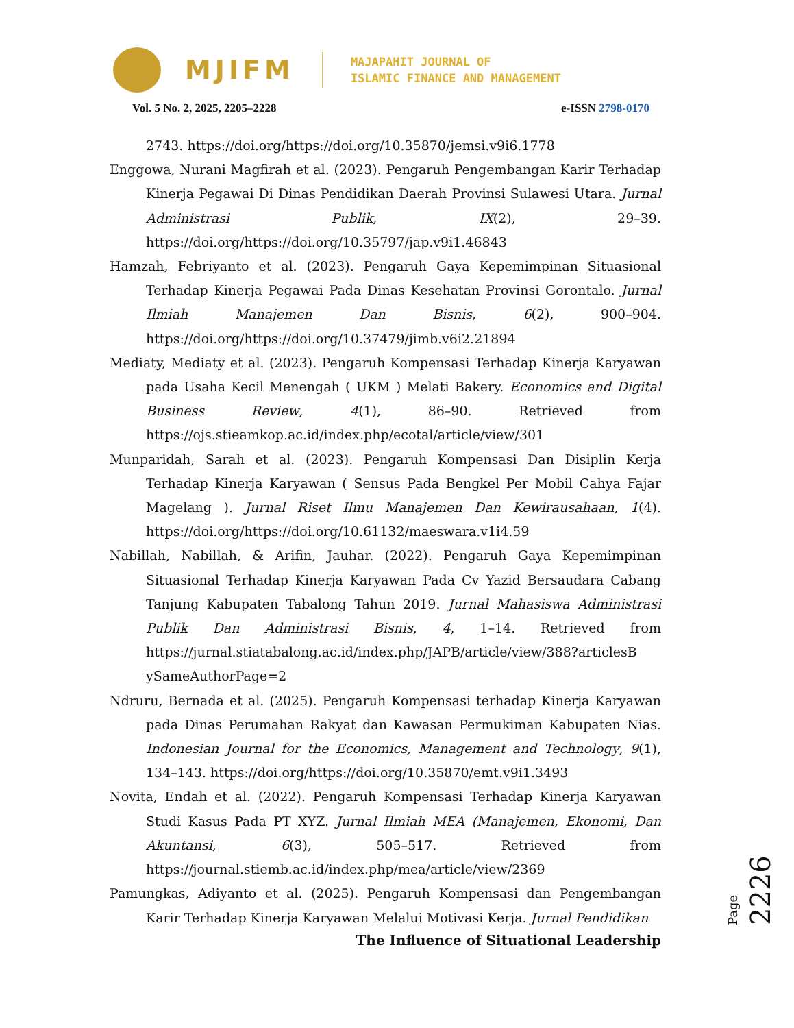MJIFM
MAJAPAHIT JOURNAL OF
ISLAMIC FINANCE AND MANAGEMENT
Vol. 5 No. 2, 2025, 2205–2228 e-ISSN 2798-0170
2743. https://doi.org/https://doi.org/10.35870/jemsi.v9i6.1778
Enggowa, Nurani Magfirah et al. (2023). Pengaruh Pengembangan Karir Terhadap Kinerja Pegawai Di Dinas Pendidikan Daerah Provinsi Sulawesi Utara. Jurnal Administrasi Publik, IX(2), 29–39. https://doi.org/https://doi.org/10.35797/jap.v9i1.46843
Hamzah, Febriyanto et al. (2023). Pengaruh Gaya Kepemimpinan Situasional Terhadap Kinerja Pegawai Pada Dinas Kesehatan Provinsi Gorontalo. Jurnal Ilmiah Manajemen Dan Bisnis, 6(2), 900–904. https://doi.org/https://doi.org/10.37479/jimb.v6i2.21894
Mediaty, Mediaty et al. (2023). Pengaruh Kompensasi Terhadap Kinerja Karyawan pada Usaha Kecil Menengah ( UKM ) Melati Bakery. Economics and Digital Business Review, 4(1), 86–90. Retrieved from https://ojs.stieamkop.ac.id/index.php/ecotal/article/view/301
Munparidah, Sarah et al. (2023). Pengaruh Kompensasi Dan Disiplin Kerja Terhadap Kinerja Karyawan ( Sensus Pada Bengkel Per Mobil Cahya Fajar Magelang ). Jurnal Riset Ilmu Manajemen Dan Kewirausahaan, 1(4). https://doi.org/https://doi.org/10.61132/maeswara.v1i4.59
Nabillah, Nabillah, & Arifin, Jauhar. (2022). Pengaruh Gaya Kepemimpinan Situasional Terhadap Kinerja Karyawan Pada Cv Yazid Bersaudara Cabang Tanjung Kabupaten Tabalong Tahun 2019. Jurnal Mahasiswa Administrasi Publik Dan Administrasi Bisnis, 4, 1–14. Retrieved from https://jurnal.stiatabalong.ac.id/index.php/JAPB/article/view/388?articlesB ySameAuthorPage=2
Ndruru, Bernada et al. (2025). Pengaruh Kompensasi terhadap Kinerja Karyawan pada Dinas Perumahan Rakyat dan Kawasan Permukiman Kabupaten Nias. Indonesian Journal for the Economics, Management and Technology, 9(1), 134–143. https://doi.org/https://doi.org/10.35870/emt.v9i1.3493
Novita, Endah et al. (2022). Pengaruh Kompensasi Terhadap Kinerja Karyawan Studi Kasus Pada PT XYZ. Jurnal Ilmiah MEA (Manajemen, Ekonomi, Dan Akuntansi, 6(3), 505–517. Retrieved from https://journal.stiemb.ac.id/index.php/mea/article/view/2369
Pamungkas, Adiyanto et al. (2025). Pengaruh Kompensasi dan Pengembangan Karir Terhadap Kinerja Karyawan Melalui Motivasi Kerja. Jurnal Pendidikan
The Influence of Situational Leadership
Page 2226